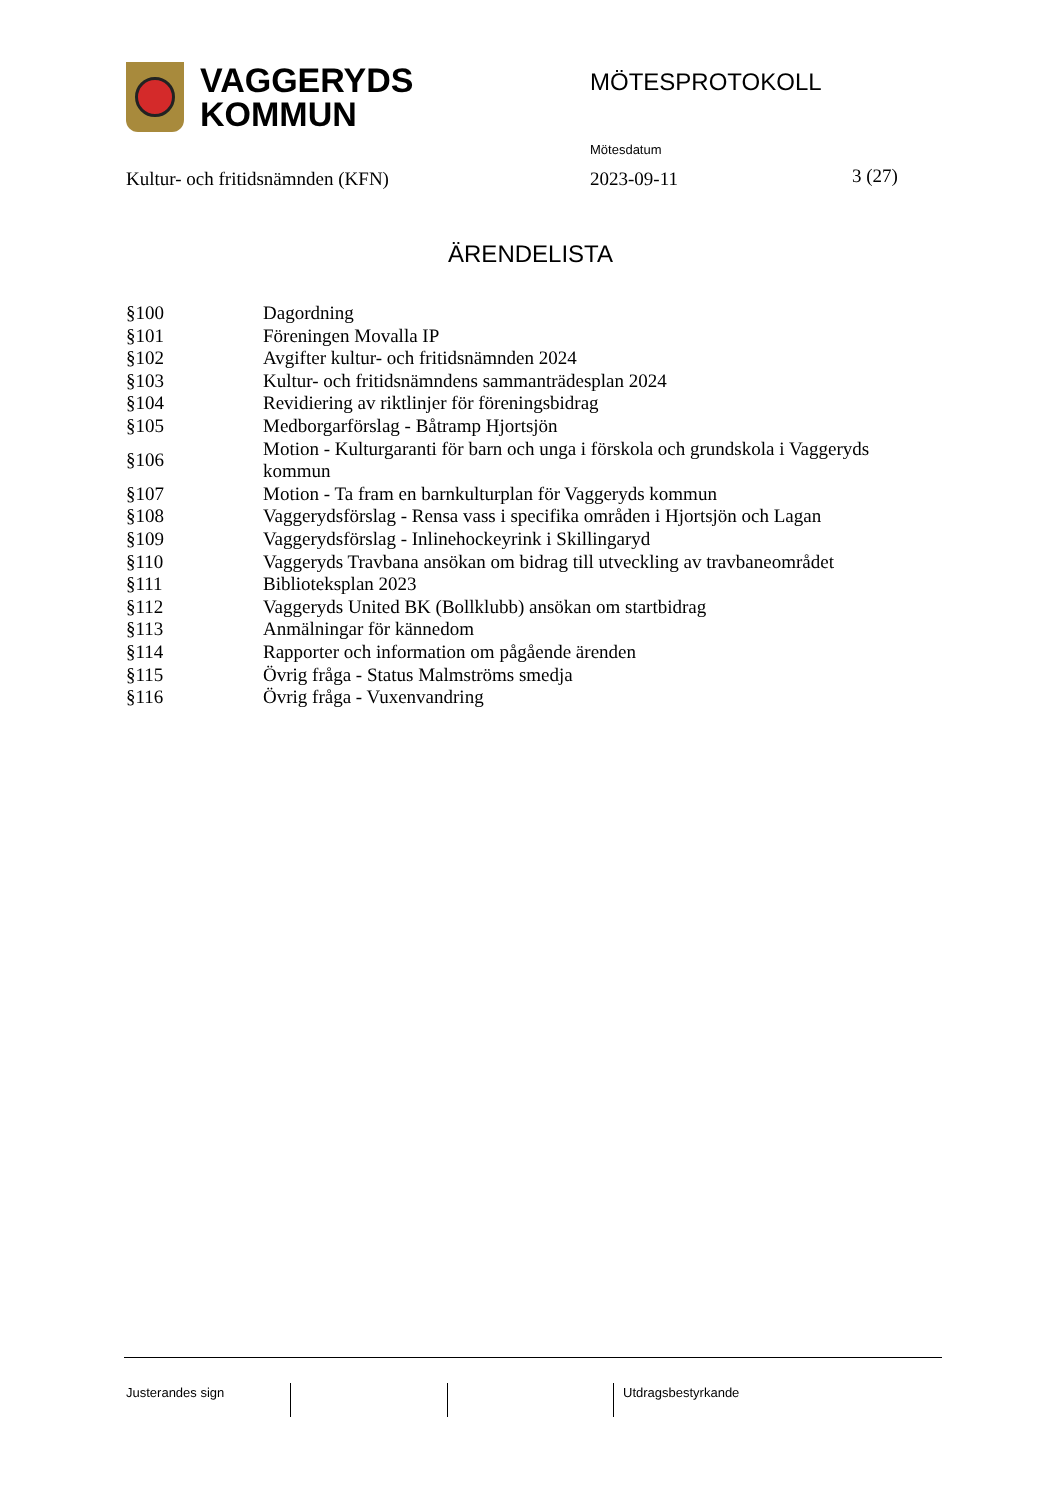VAGGERYDS
KOMMUN
MÖTESPROTOKOLL
Mötesdatum
Kultur- och fritidsnämnden (KFN)
2023-09-11 3 (27)
ÄRENDELISTA
| §100 | Dagordning |
| §101 | Föreningen Movalla IP |
| §102 | Avgifter kultur- och fritidsnämnden 2024 |
| §103 | Kultur- och fritidsnämndens sammanträdesplan 2024 |
| §104 | Revidiering av riktlinjer för föreningsbidrag |
| §105 | Medborgarförslag - Båtramp Hjortsjön |
| §106 | Motion - Kulturgaranti för barn och unga i förskola och grundskola i Vaggeryds kommun |
| §107 | Motion - Ta fram en barnkulturplan för Vaggeryds kommun |
| §108 | Vaggerydsförslag - Rensa vass i specifika områden i Hjortsjön och Lagan |
| §109 | Vaggerydsförslag - Inlinehockeyrink i Skillingaryd |
| §110 | Vaggeryds Travbana ansökan om bidrag till utveckling av travbaneområdet |
| §111 | Biblioteksplan 2023 |
| §112 | Vaggeryds United BK (Bollklubb) ansökan om startbidrag |
| §113 | Anmälningar för kännedom |
| §114 | Rapporter och information om pågående ärenden |
| §115 | Övrig fråga - Status Malmströms smedja |
| §116 | Övrig fråga - Vuxenvandring |
Justerandes sign Utdragsbestyrkande